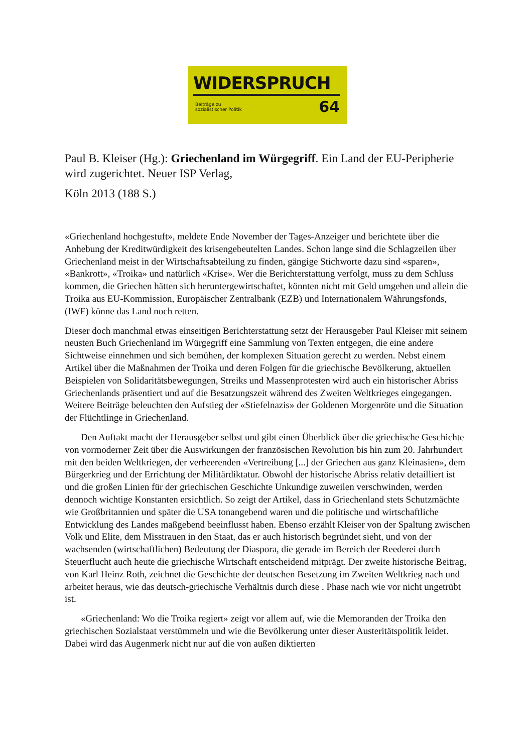WIDERSPRUCH
Beiträge zu
sozialistischer Politik
64
Paul B. Kleiser (Hg.): Griechenland im Würgegriff. Ein Land der EU-Peripherie wird zugerichtet. Neuer ISP Verlag,
Köln 2013 (188 S.)
«Griechenland hochgestuft», meldete Ende November der Tages-Anzeiger und berichtete über die Anhebung der Kreditwürdigkeit des krisengebeutelten Landes. Schon lange sind die Schlagzeilen über Griechenland meist in der Wirtschaftsabteilung zu finden, gängige Stichworte dazu sind «sparen», «Bankrott», «Troika» und natürlich «Krise». Wer die Berichterstattung verfolgt, muss zu dem Schluss kommen, die Griechen hätten sich heruntergewirtschaftet, könnten nicht mit Geld umgehen und allein die Troika aus EU-Kommission, Europäischer Zentralbank (EZB) und Internationalem Währungsfonds, (IWF) könne das Land noch retten.
Dieser doch manchmal etwas einseitigen Berichterstattung setzt der Herausgeber Paul Kleiser mit seinem neusten Buch Griechenland im Würgegriff eine Sammlung von Texten entgegen, die eine andere Sichtweise einnehmen und sich bemühen, der komplexen Situation gerecht zu werden. Nebst einem Artikel über die Maßnahmen der Troika und deren Folgen für die griechische Bevölkerung, aktuellen Beispielen von Solidaritätsbewegungen, Streiks und Massenprotesten wird auch ein historischer Abriss Griechenlands präsentiert und auf die Besatzungszeit während des Zweiten Weltkrieges eingegangen. Weitere Beiträge beleuchten den Aufstieg der «Stiefelnazis» der Goldenen Morgenröte und die Situation der Flüchtlinge in Griechenland.
Den Auftakt macht der Herausgeber selbst und gibt einen Überblick über die griechische Geschichte von vormoderner Zeit über die Auswirkungen der französischen Revolution bis hin zum 20. Jahrhundert mit den beiden Weltkriegen, der verheerenden «Vertreibung [...] der Griechen aus ganz Kleinasien», dem Bürgerkrieg und der Errichtung der Militärdiktatur. Obwohl der historische Abriss relativ detailliert ist und die großen Linien für der griechischen Geschichte Unkundige zuweilen verschwinden, werden dennoch wichtige Konstanten ersichtlich. So zeigt der Artikel, dass in Griechenland stets Schutzmächte wie Großbritannien und später die USA tonangebend waren und die politische und wirtschaftliche Entwicklung des Landes maßgebend beeinflusst haben. Ebenso erzählt Kleiser von der Spaltung zwischen Volk und Elite, dem Misstrauen in den Staat, das er auch historisch begründet sieht, und von der wachsenden (wirtschaftlichen) Bedeutung der Diaspora, die gerade im Bereich der Reederei durch Steuerflucht auch heute die griechische Wirtschaft entscheidend mitprägt. Der zweite historische Beitrag, von Karl Heinz Roth, zeichnet die Geschichte der deutschen Besetzung im Zweiten Weltkrieg nach und arbeitet heraus, wie das deutsch-griechische Verhältnis durch diese . Phase nach wie vor nicht ungetrübt ist.
«Griechenland: Wo die Troika regiert» zeigt vor allem auf, wie die Memoranden der Troika den griechischen Sozialstaat verstümmeln und wie die Bevölkerung unter dieser Austeritätspolitik leidet. Dabei wird das Augenmerk nicht nur auf die von außen diktierten